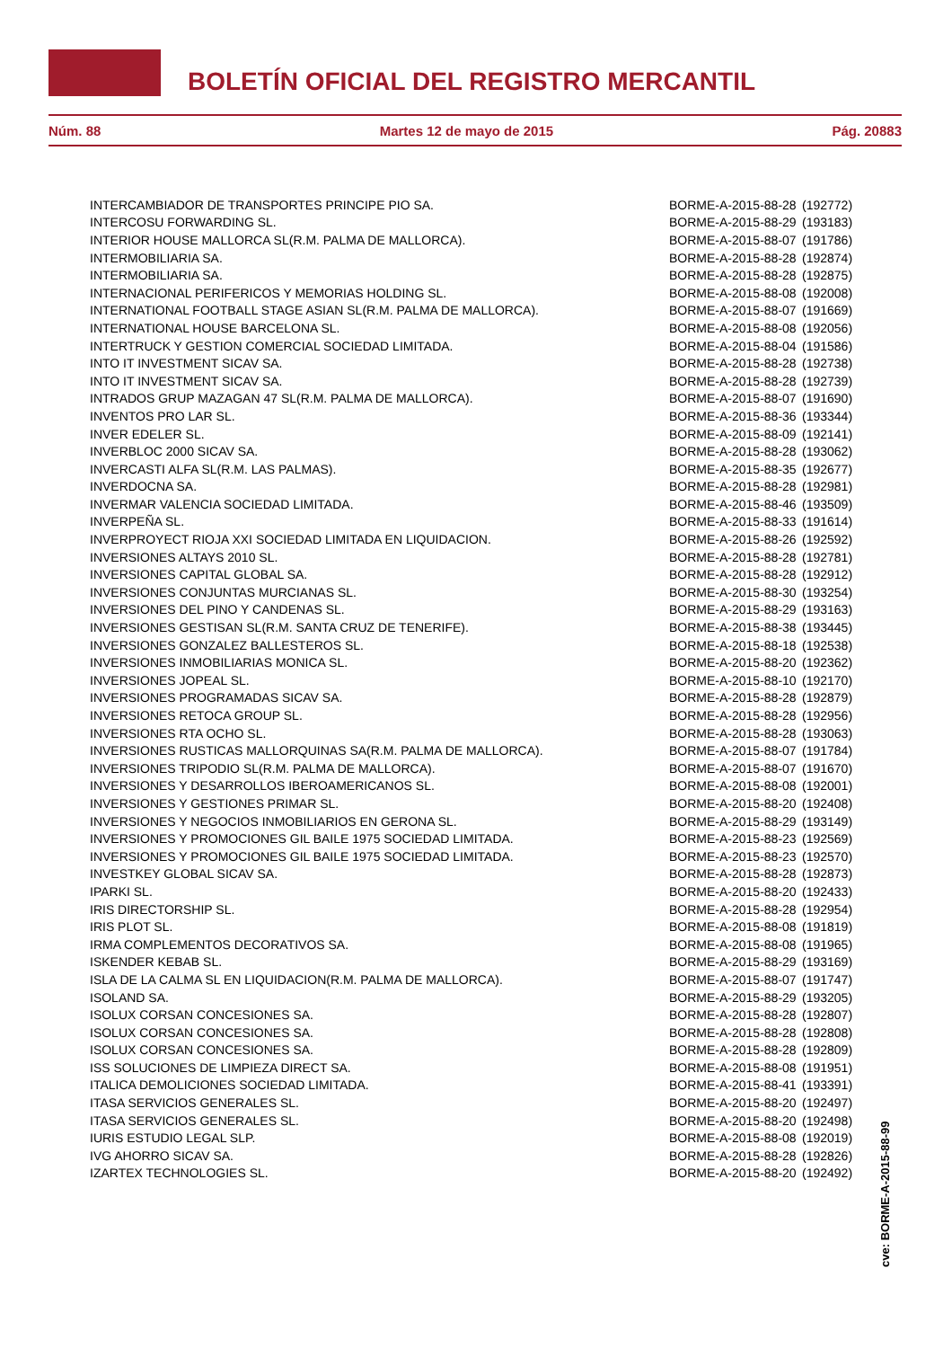BOLETÍN OFICIAL DEL REGISTRO MERCANTIL
Núm. 88 Martes 12 de mayo de 2015 Pág. 20883
| INTERCAMBIADOR DE TRANSPORTES PRINCIPE PIO SA. | BORME-A-2015-88-28 | (192772) |
| INTERCOSU FORWARDING SL. | BORME-A-2015-88-29 | (193183) |
| INTERIOR HOUSE MALLORCA SL(R.M. PALMA DE MALLORCA). | BORME-A-2015-88-07 | (191786) |
| INTERMOBILIARIA SA. | BORME-A-2015-88-28 | (192874) |
| INTERMOBILIARIA SA. | BORME-A-2015-88-28 | (192875) |
| INTERNACIONAL PERIFERICOS Y MEMORIAS HOLDING SL. | BORME-A-2015-88-08 | (192008) |
| INTERNATIONAL FOOTBALL STAGE ASIAN SL(R.M. PALMA DE MALLORCA). | BORME-A-2015-88-07 | (191669) |
| INTERNATIONAL HOUSE BARCELONA SL. | BORME-A-2015-88-08 | (192056) |
| INTERTRUCK Y GESTION COMERCIAL SOCIEDAD LIMITADA. | BORME-A-2015-88-04 | (191586) |
| INTO IT INVESTMENT SICAV SA. | BORME-A-2015-88-28 | (192738) |
| INTO IT INVESTMENT SICAV SA. | BORME-A-2015-88-28 | (192739) |
| INTRADOS GRUP MAZAGAN 47 SL(R.M. PALMA DE MALLORCA). | BORME-A-2015-88-07 | (191690) |
| INVENTOS PRO LAR SL. | BORME-A-2015-88-36 | (193344) |
| INVER EDELER SL. | BORME-A-2015-88-09 | (192141) |
| INVERBLOC 2000 SICAV SA. | BORME-A-2015-88-28 | (193062) |
| INVERCASTI ALFA SL(R.M. LAS PALMAS). | BORME-A-2015-88-35 | (192677) |
| INVERDOCNA SA. | BORME-A-2015-88-28 | (192981) |
| INVERMAR VALENCIA SOCIEDAD LIMITADA. | BORME-A-2015-88-46 | (193509) |
| INVERPEÑA SL. | BORME-A-2015-88-33 | (191614) |
| INVERPROYECT RIOJA XXI SOCIEDAD LIMITADA EN LIQUIDACION. | BORME-A-2015-88-26 | (192592) |
| INVERSIONES ALTAYS 2010 SL. | BORME-A-2015-88-28 | (192781) |
| INVERSIONES CAPITAL GLOBAL SA. | BORME-A-2015-88-28 | (192912) |
| INVERSIONES CONJUNTAS MURCIANAS SL. | BORME-A-2015-88-30 | (193254) |
| INVERSIONES DEL PINO Y CANDENAS SL. | BORME-A-2015-88-29 | (193163) |
| INVERSIONES GESTISAN SL(R.M. SANTA CRUZ DE TENERIFE). | BORME-A-2015-88-38 | (193445) |
| INVERSIONES GONZALEZ BALLESTEROS SL. | BORME-A-2015-88-18 | (192538) |
| INVERSIONES INMOBILIARIAS MONICA SL. | BORME-A-2015-88-20 | (192362) |
| INVERSIONES JOPEAL SL. | BORME-A-2015-88-10 | (192170) |
| INVERSIONES PROGRAMADAS SICAV SA. | BORME-A-2015-88-28 | (192879) |
| INVERSIONES RETOCA GROUP SL. | BORME-A-2015-88-28 | (192956) |
| INVERSIONES RTA OCHO SL. | BORME-A-2015-88-28 | (193063) |
| INVERSIONES RUSTICAS MALLORQUINAS SA(R.M. PALMA DE MALLORCA). | BORME-A-2015-88-07 | (191784) |
| INVERSIONES TRIPODIO SL(R.M. PALMA DE MALLORCA). | BORME-A-2015-88-07 | (191670) |
| INVERSIONES Y DESARROLLOS IBEROAMERICANOS SL. | BORME-A-2015-88-08 | (192001) |
| INVERSIONES Y GESTIONES PRIMAR SL. | BORME-A-2015-88-20 | (192408) |
| INVERSIONES Y NEGOCIOS INMOBILIARIOS EN GERONA SL. | BORME-A-2015-88-29 | (193149) |
| INVERSIONES Y PROMOCIONES GIL BAILE 1975 SOCIEDAD LIMITADA. | BORME-A-2015-88-23 | (192569) |
| INVERSIONES Y PROMOCIONES GIL BAILE 1975 SOCIEDAD LIMITADA. | BORME-A-2015-88-23 | (192570) |
| INVESTKEY GLOBAL SICAV SA. | BORME-A-2015-88-28 | (192873) |
| IPARKI SL. | BORME-A-2015-88-20 | (192433) |
| IRIS DIRECTORSHIP SL. | BORME-A-2015-88-28 | (192954) |
| IRIS PLOT SL. | BORME-A-2015-88-08 | (191819) |
| IRMA COMPLEMENTOS DECORATIVOS SA. | BORME-A-2015-88-08 | (191965) |
| ISKENDER KEBAB SL. | BORME-A-2015-88-29 | (193169) |
| ISLA DE LA CALMA SL EN LIQUIDACION(R.M. PALMA DE MALLORCA). | BORME-A-2015-88-07 | (191747) |
| ISOLAND SA. | BORME-A-2015-88-29 | (193205) |
| ISOLUX CORSAN CONCESIONES SA. | BORME-A-2015-88-28 | (192807) |
| ISOLUX CORSAN CONCESIONES SA. | BORME-A-2015-88-28 | (192808) |
| ISOLUX CORSAN CONCESIONES SA. | BORME-A-2015-88-28 | (192809) |
| ISS SOLUCIONES DE LIMPIEZA DIRECT SA. | BORME-A-2015-88-08 | (191951) |
| ITALICA DEMOLICIONES SOCIEDAD LIMITADA. | BORME-A-2015-88-41 | (193391) |
| ITASA SERVICIOS GENERALES SL. | BORME-A-2015-88-20 | (192497) |
| ITASA SERVICIOS GENERALES SL. | BORME-A-2015-88-20 | (192498) |
| IURIS ESTUDIO LEGAL SLP. | BORME-A-2015-88-08 | (192019) |
| IVG AHORRO SICAV SA. | BORME-A-2015-88-28 | (192826) |
| IZARTEX TECHNOLOGIES SL. | BORME-A-2015-88-20 | (192492) |
cve: BORME-A-2015-88-99